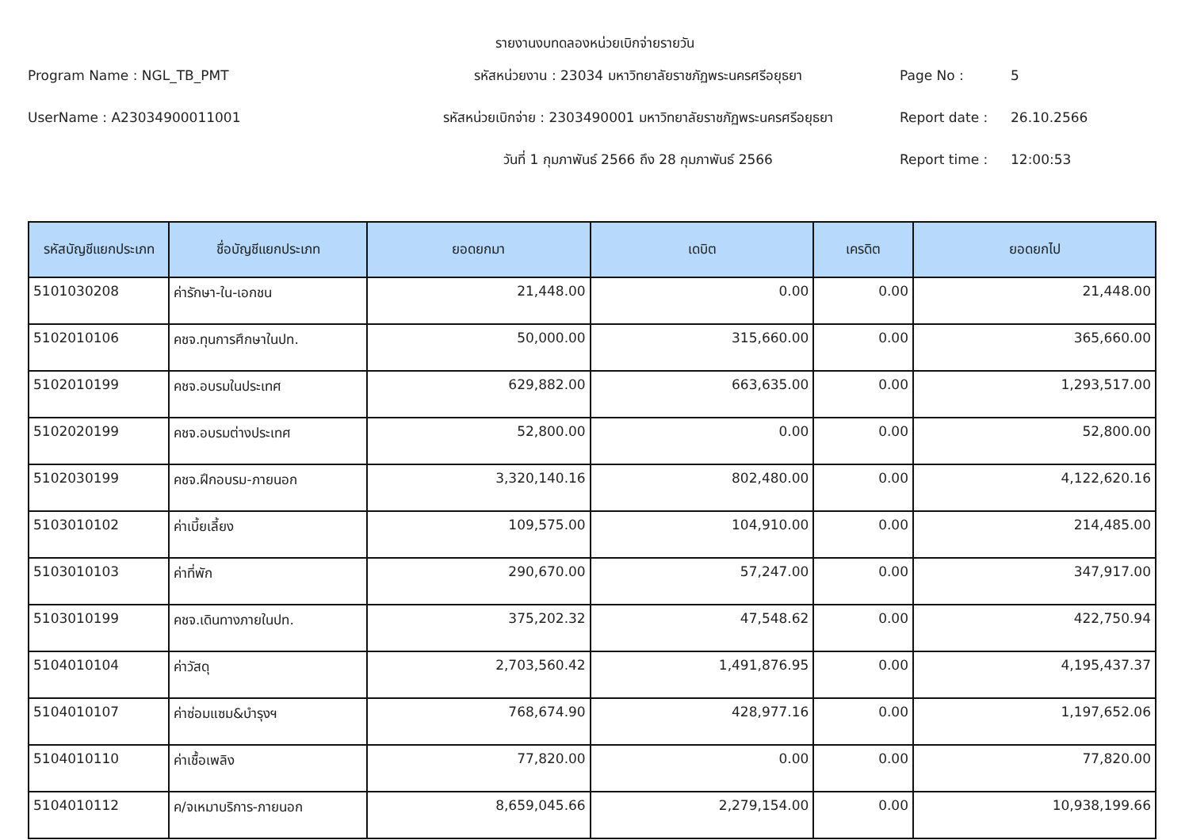รายงานงบทดลองหน่วยเบิกจ่ายรายวัน
Program Name : NGL_TB_PMT
รหัสหน่วยงาน : 23034 มหาวิทยาลัยราชภัฏพระนครศรีอยุธยา
Page No :
5
UserName : A23034900011001
รหัสหน่วยเบิกจ่าย : 2303490001 มหาวิทยาลัยราชภัฏพระนครศรีอยุธยา
Report date :
26.10.2566
วันที่ 1 กุมภาพันธ์ 2566 ถึง 28 กุมภาพันธ์ 2566
Report time :
12:00:53
| รหัสบัญชีแยกประเภท | ชื่อบัญชีแยกประเภท | ยอดยกมา | เดบิต | เครดิต | ยอดยกไป |
| --- | --- | --- | --- | --- | --- |
| 5101030208 | ค่ารักษา-ใน-เอกชน | 21,448.00 | 0.00 | 0.00 | 21,448.00 |
| 5102010106 | คชจ.ทุนการศึกษาในปท. | 50,000.00 | 315,660.00 | 0.00 | 365,660.00 |
| 5102010199 | คชจ.อบรมในประเทศ | 629,882.00 | 663,635.00 | 0.00 | 1,293,517.00 |
| 5102020199 | คชจ.อบรมต่างประเทศ | 52,800.00 | 0.00 | 0.00 | 52,800.00 |
| 5102030199 | คชจ.ฝึกอบรม-ภายนอก | 3,320,140.16 | 802,480.00 | 0.00 | 4,122,620.16 |
| 5103010102 | ค่าเบี้ยเลี้ยง | 109,575.00 | 104,910.00 | 0.00 | 214,485.00 |
| 5103010103 | ค่าที่พัก | 290,670.00 | 57,247.00 | 0.00 | 347,917.00 |
| 5103010199 | คชจ.เดินทางภายในปท. | 375,202.32 | 47,548.62 | 0.00 | 422,750.94 |
| 5104010104 | ค่าวัสดุ | 2,703,560.42 | 1,491,876.95 | 0.00 | 4,195,437.37 |
| 5104010107 | ค่าซ่อมแซม&บำรุงฯ | 768,674.90 | 428,977.16 | 0.00 | 1,197,652.06 |
| 5104010110 | ค่าเชื้อเพลิง | 77,820.00 | 0.00 | 0.00 | 77,820.00 |
| 5104010112 | ค/จเหมาบริการ-ภายนอก | 8,659,045.66 | 2,279,154.00 | 0.00 | 10,938,199.66 |